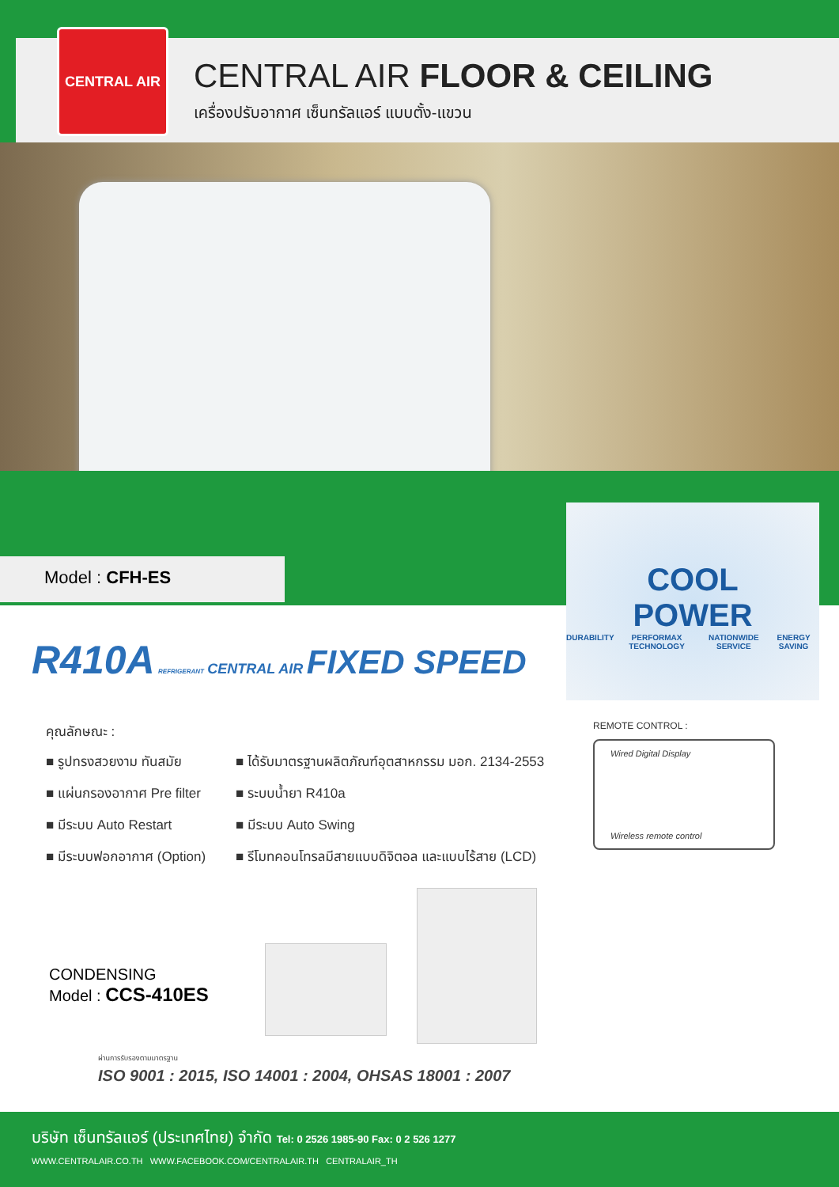CENTRAL AIR
CENTRAL AIR FLOOR & CEILING
เครื่องปรับอากาศ เซ็นทรัลแอร์ แบบตั้ง-แขวน
Model : CFH-ES
COOL
POWER
DURABILITY PERFORMAX TECHNOLOGY NATIONWIDE SERVICE ENERGY SAVING
R410A REFRIGERANT CENTRAL AIR FIXED SPEED
คุณลักษณะ :
■ รูปทรงสวยงาม ทันสมัย
■ ได้รับมาตรฐานผลิตภัณฑ์อุตสาหกรรม มอก. 2134-2553
■ แผ่นกรองอากาศ Pre filter
■ ระบบน้ำยา R410a
■ มีระบบ Auto Restart
■ มีระบบ Auto Swing
■ มีระบบฟอกอากาศ (Option)
■ รีโมทคอนโทรลมีสายแบบดิจิตอล และแบบไร้สาย (LCD)
REMOTE CONTROL :
Wired Digital Display
Wireless remote control
CONDENSING
Model : CCS-410ES
ผ่านการรับรองตามมาตรฐาน
ISO 9001 : 2015, ISO 14001 : 2004, OHSAS 18001 : 2007
บริษัท เซ็นทรัลแอร์ (ประเทศไทย) จำกัด Tel: 0 2526 1985-90 Fax: 0 2 526 1277
WWW.CENTRALAIR.CO.TH WWW.FACEBOOK.COM/CENTRALAIR.TH CENTRALAIR_TH